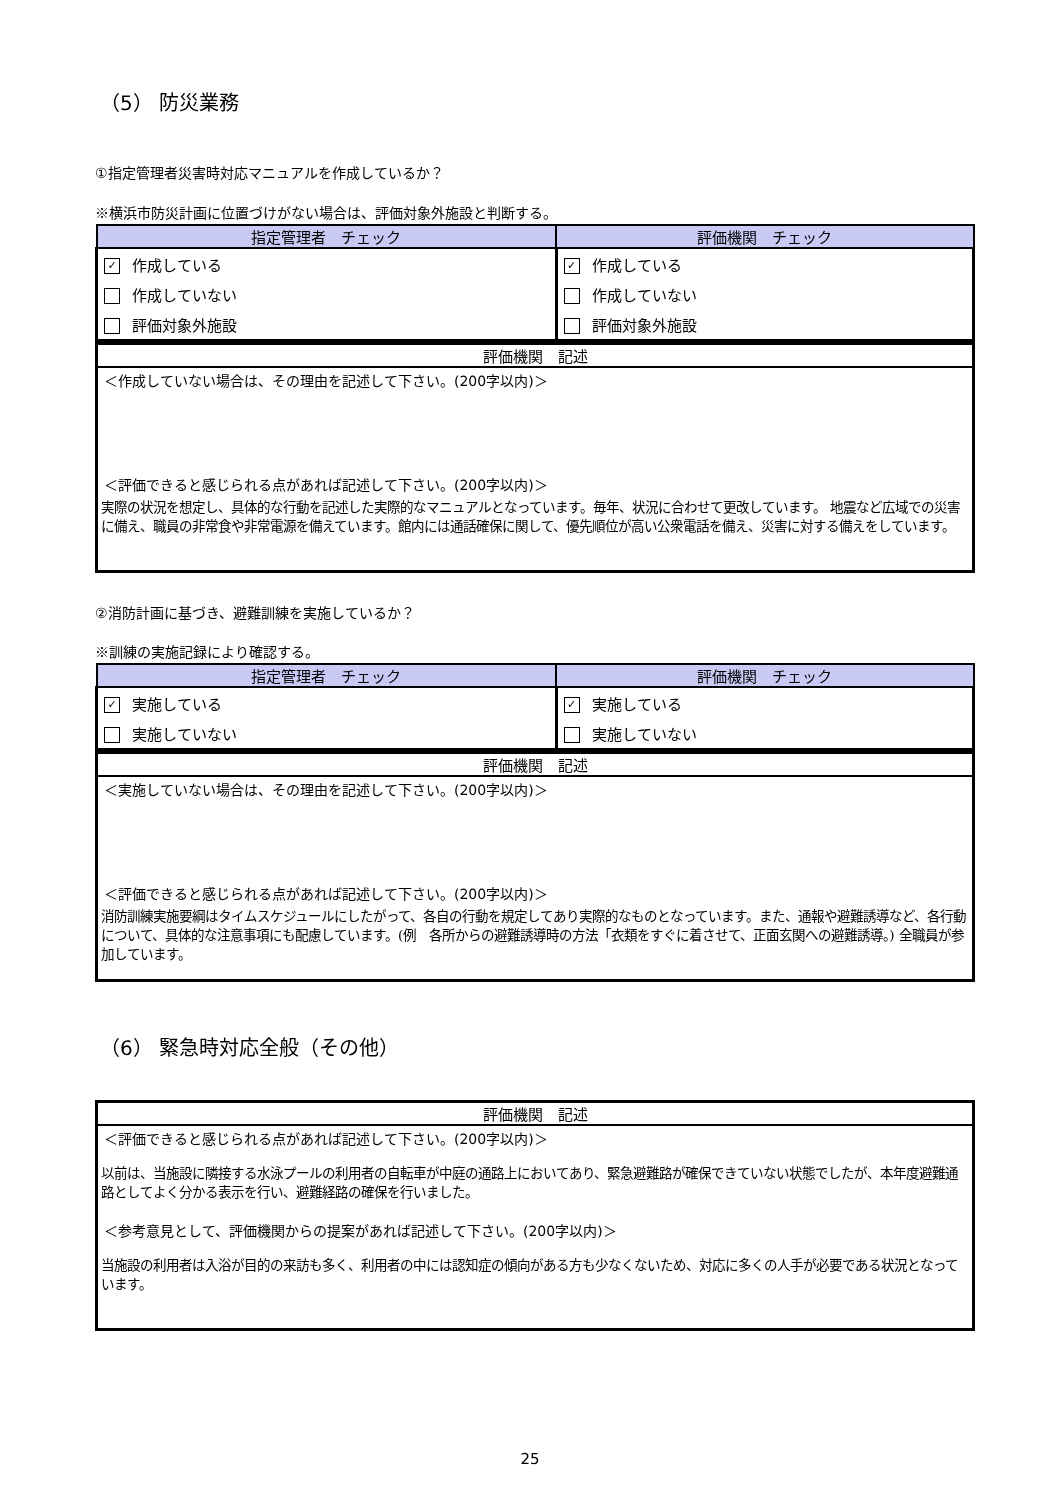（5） 防災業務
①指定管理者災害時対応マニュアルを作成しているか？
※横浜市防災計画に位置づけがない場合は、評価対象外施設と判断する。
| 指定管理者 チェック | 評価機関 チェック |
| --- | --- |
| ✓ 作成している | ✓ 作成している |
| 作成していない | 作成していない |
| 評価対象外施設 | 評価対象外施設 |
評価機関　記述
＜作成していない場合は、その理由を記述して下さい。(200字以内)＞
＜評価できると感じられる点があれば記述して下さい。(200字以内)＞
実際の状況を想定し、具体的な行動を記述した実際的なマニュアルとなっています。毎年、状況に合わせて更改しています。 地震など広域での災害に備え、職員の非常食や非常電源を備えています。館内には通話確保に関して、優先順位が高い公衆電話を備え、災害に対する備えをしています。
②消防計画に基づき、避難訓練を実施しているか？
※訓練の実施記録により確認する。
| 指定管理者 チェック | 評価機関 チェック |
| --- | --- |
| ✓ 実施している | ✓ 実施している |
| 実施していない | 実施していない |
評価機関　記述
＜実施していない場合は、その理由を記述して下さい。(200字以内)＞
＜評価できると感じられる点があれば記述して下さい。(200字以内)＞
消防訓練実施要綱はタイムスケジュールにしたがって、各自の行動を規定してあり実際的なものとなっています。また、通報や避難誘導など、各行動について、具体的な注意事項にも配慮しています。(例　各所からの避難誘導時の方法「衣類をすぐに着させて、正面玄関への避難誘導。) 全職員が参加しています。
（6） 緊急時対応全般（その他）
評価機関　記述
＜評価できると感じられる点があれば記述して下さい。(200字以内)＞
以前は、当施設に隣接する水泳プールの利用者の自転車が中庭の通路上においてあり、緊急避難路が確保できていない状態でしたが、本年度避難通路としてよく分かる表示を行い、避難経路の確保を行いました。
＜参考意見として、評価機関からの提案があれば記述して下さい。(200字以内)＞
当施設の利用者は入浴が目的の来訪も多く、利用者の中には認知症の傾向がある方も少なくないため、対応に多くの人手が必要である状況となっています。
25